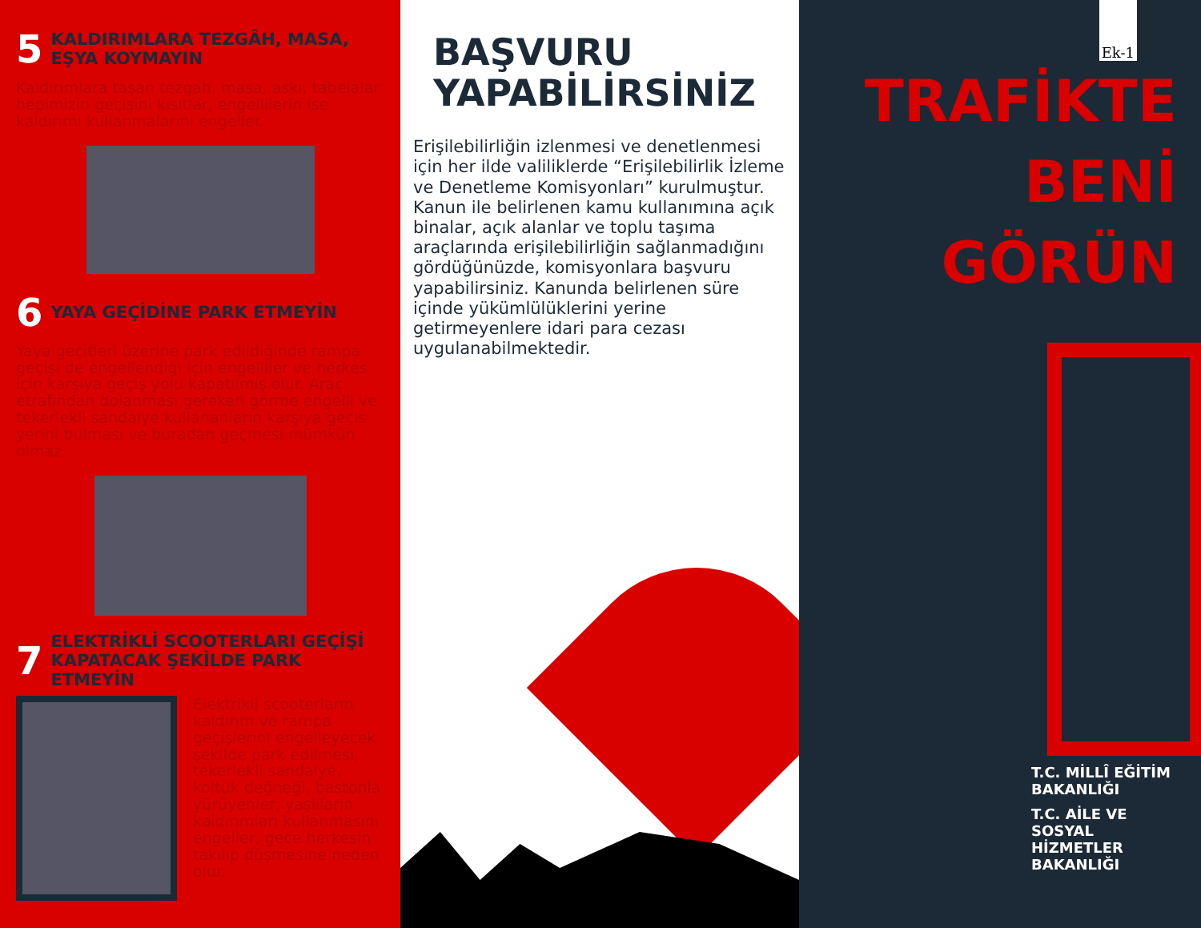5 KALDIRIMLARA TEZGÂH, MASA, EŞYA KOYMAYIN
Kaldırımlara taşan tezgah, masa, askı, tabelalar hepimizin geçişini kısıtlar, engellilerin ise kaldırımı kullanmalarını engeller.
6 YAYA GEÇİDİNE PARK ETMEYİN
Yaya geçitleri üzerine park edildiğinde rampa geçişi de engellendiği için engelliler ve herkes için karşıya geçiş yolu kapatılmış olur. Araç etrafından dolanması gereken görme engelli ve tekerlekli sandalye kullananların karşıya geçiş yerini bulması ve buradan geçmesi mümkün olmaz.
7 ELEKTRİKLİ SCOOTERLARI GEÇİŞİ KAPATACAK ŞEKİLDE PARK ETMEYİN
Elektrikli scooterların kaldırım ve rampa geçişlerini engelleyecek şekilde park edilmesi, tekerlekli sandalye, koltuk değneği, bastonla yürüyenler, yaşlıların kaldırımları kullanmasını engeller, gece herkesin takılıp düşmesine neden olur.
BAŞVURU
YAPABİLİRSİNİZ
Erişilebilirliğin izlenmesi ve denetlenmesi için her ilde valiliklerde “Erişilebilirlik İzleme ve Denetleme Komisyonları” kurulmuştur.
Kanun ile belirlenen kamu kullanımına açık binalar, açık alanlar ve toplu taşıma araçlarında erişilebilirliğin sağlanmadığını gördüğünüzde, komisyonlara başvuru yapabilirsiniz. Kanunda belirlenen süre içinde yükümlülüklerini yerine getirmeyenlere idari para cezası uygulanabilmektedir.
Ek-1
TRAFİKTE
BENİ
GÖRÜN
T.C. MİLLÎ EĞİTİM BAKANLIĞI
T.C. AİLE VE SOSYAL HİZMETLER BAKANLIĞI